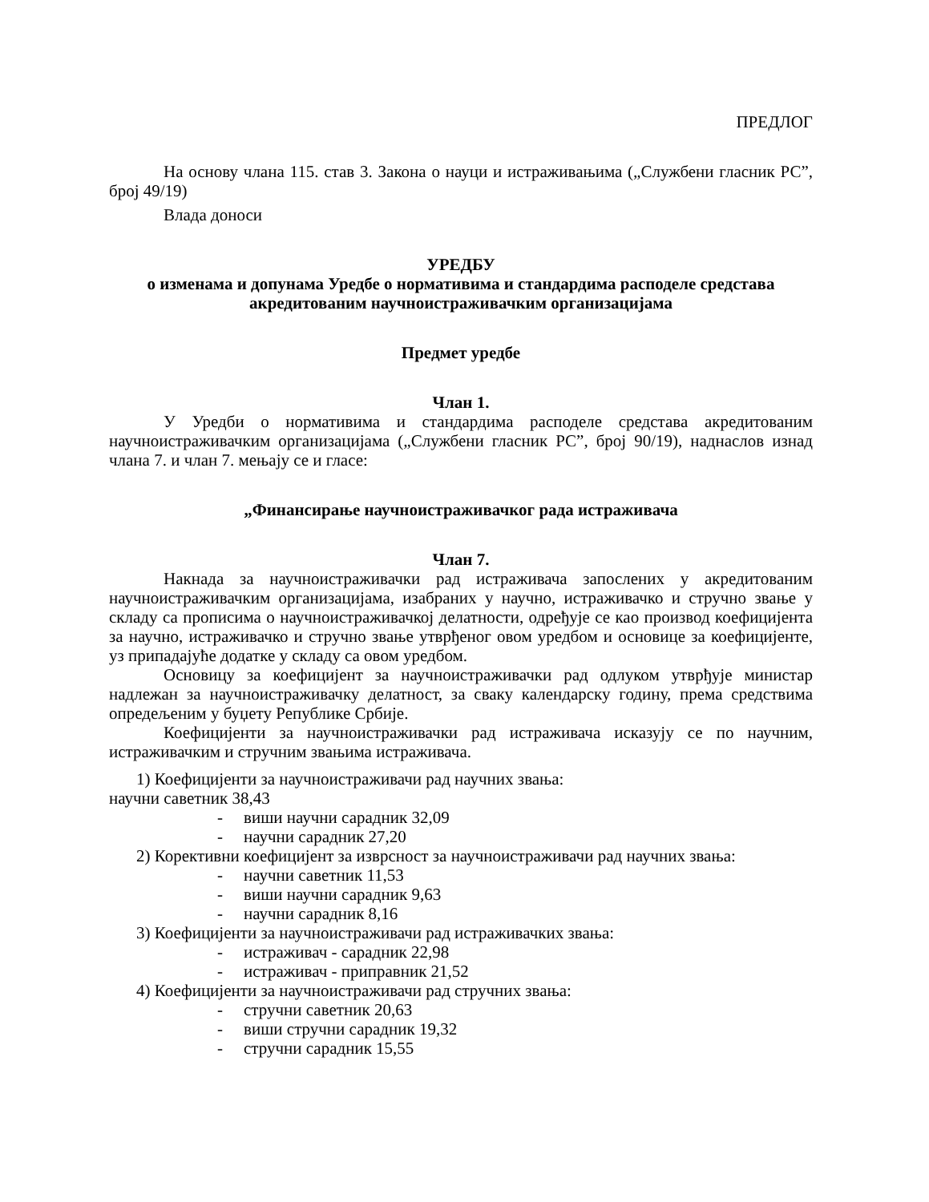ПРЕДЛОГ
На основу члана 115. став 3. Закона о науци и истраживањима („Службени гласник РС”, број 49/19)
Влада доноси
УРЕДБУ
о изменама и допунама Уредбе о нормативима и стандардима расподеле средстава акредитованим научноистраживачким организацијама
Предмет уредбе
Члан 1.
У Уредби о нормативима и стандардима расподеле средстава акредитованим научноистраживачким организацијама („Службени гласник РС”, број 90/19), наднаслов изнад члана 7. и члан 7. мењају се и гласе:
„Финансирање научноистраживачког рада истраживача
Члан 7.
Накнада за научноистраживачки рад истраживача запослених у акредитованим научноистраживачким организацијама, изабраних у научно, истраживачко и стручно звање у складу са прописима о научноистраживачкој делатности, одређује се као производ коефицијента за научно, истраживачко и стручно звање утврђеног овом уредбом и основице за коефицијенте, уз припадајуће додатке у складу са овом уредбом.
Основицу за коефицијент за научноистраживачки рад одлуком утврђује министар надлежан за научноистраживачку делатност, за сваку календарску годину, према средствима опредељеним у буџету Републике Србије.
Коефицијенти за научноистраживачки рад истраживача исказују се по научним, истраживачким и стручним звањима истраживача.
1) Коефицијенти за научноистраживачи рад научних звања:
научни саветник 38,43
- виши научни сарадник 32,09
- научни сарадник 27,20
2) Корективни коефицијент за изврсност за научноистраживачи рад научних звања:
- научни саветник 11,53
- виши научни сарадник 9,63
- научни сарадник 8,16
3) Коефицијенти за научноистраживачи рад истраживачких звања:
- истраживач - сарадник 22,98
- истраживач - приправник 21,52
4) Коефицијенти за научноистраживачи рад стручних звања:
- стручни саветник 20,63
- виши стручни сарадник 19,32
- стручни сарадник 15,55